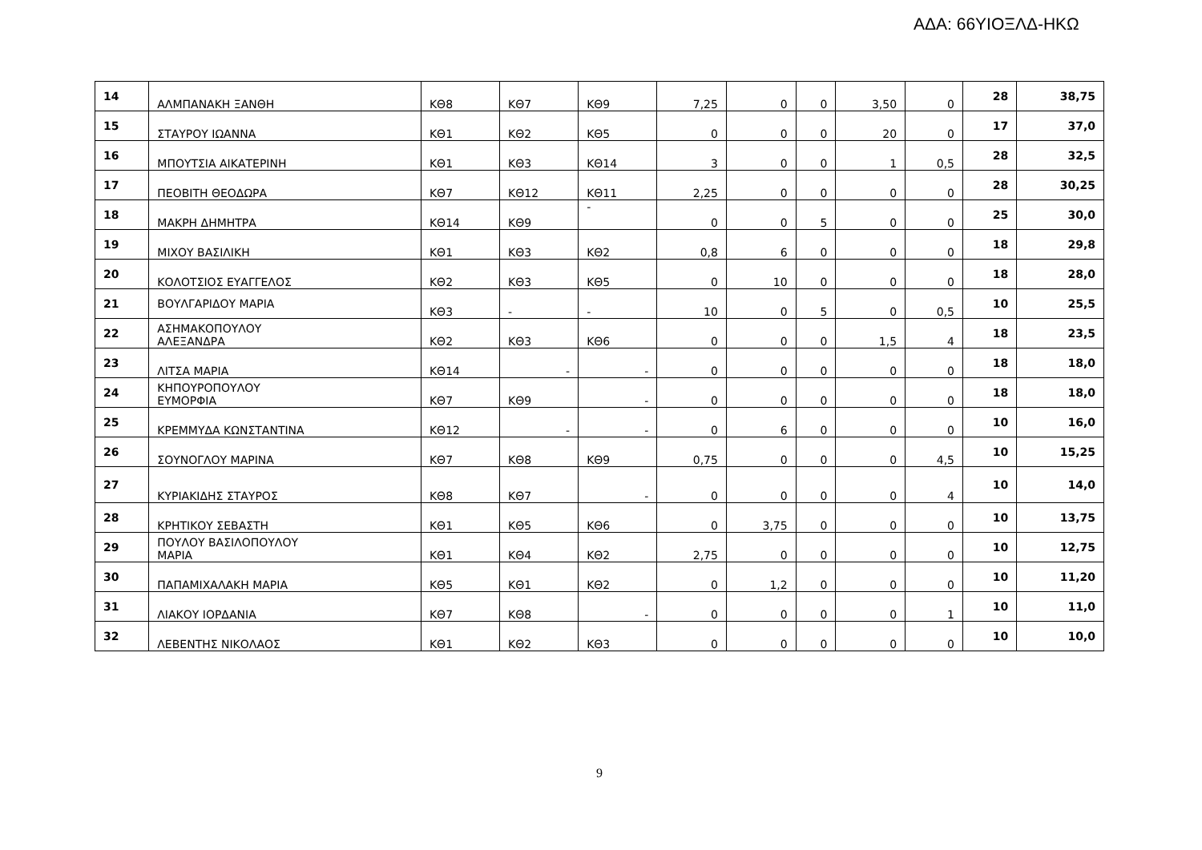ΑΔΑ: 66ΥΙΟΞΛΔ-ΗΚΩ
| 14 | ΑΛΜΠΑΝΑΚΗ ΞΑΝΘΗ | ΚΘ8 | ΚΘ7 | ΚΘ9 | 7,25 | 0 | 0 | 3,50 | 0 | 28 | 38,75 |
| 15 | ΣΤΑΥΡΟΥ ΙΩΑΝΝΑ | ΚΘ1 | ΚΘ2 | ΚΘ5 | 0 | 0 | 0 | 20 | 0 | 17 | 37,0 |
| 16 | ΜΠΟΥΤΣΙΑ ΑΙΚΑΤΕΡΙΝΗ | ΚΘ1 | ΚΘ3 | ΚΘ14 | 3 | 0 | 0 | 1 | 0,5 | 28 | 32,5 |
| 17 | ΠΕΟΒΙΤΗ ΘΕΟΔΩΡΑ | ΚΘ7 | ΚΘ12 | ΚΘ11 | 2,25 | 0 | 0 | 0 | 0 | 28 | 30,25 |
| 18 | ΜΑΚΡΗ ΔΗΜΗΤΡΑ | ΚΘ14 | ΚΘ9 | - | 0 | 0 | 5 | 0 | 0 | 25 | 30,0 |
| 19 | ΜΙΧΟΥ ΒΑΣΙΛΙΚΗ | ΚΘ1 | ΚΘ3 | ΚΘ2 | 0,8 | 6 | 0 | 0 | 0 | 18 | 29,8 |
| 20 | ΚΟΛΟΤΣΙΟΣ ΕΥΑΓΓΕΛΟΣ | ΚΘ2 | ΚΘ3 | ΚΘ5 | 0 | 10 | 0 | 0 | 0 | 18 | 28,0 |
| 21 | ΒΟΥΛΓΑΡΙΔΟΥ ΜΑΡΙΑ | ΚΘ3 | - | - | 10 | 0 | 5 | 0 | 0,5 | 10 | 25,5 |
| 22 | ΑΣΗΜΑΚΟΠΟΥΛΟΥ ΑΛΕΞΑΝΔΡΑ | ΚΘ2 | ΚΘ3 | ΚΘ6 | 0 | 0 | 0 | 1,5 | 4 | 18 | 23,5 |
| 23 | ΛΙΤΣΑ ΜΑΡΙΑ | ΚΘ14 | - | - | 0 | 0 | 0 | 0 | 0 | 18 | 18,0 |
| 24 | ΚΗΠΟΥΡΟΠΟΥΛΟΥ ΕΥΜΟΡΦΙΑ | ΚΘ7 | ΚΘ9 | - | 0 | 0 | 0 | 0 | 0 | 18 | 18,0 |
| 25 | ΚΡΕΜΜΥΔΑ ΚΩΝΣΤΑΝΤΙΝΑ | ΚΘ12 | - | - | 0 | 6 | 0 | 0 | 0 | 10 | 16,0 |
| 26 | ΣΟΥΝΟΓΛΟΥ ΜΑΡΙΝΑ | ΚΘ7 | ΚΘ8 | ΚΘ9 | 0,75 | 0 | 0 | 0 | 4,5 | 10 | 15,25 |
| 27 | ΚΥΡΙΑΚΙΔΗΣ ΣΤΑΥΡΟΣ | ΚΘ8 | ΚΘ7 | - | 0 | 0 | 0 | 0 | 4 | 10 | 14,0 |
| 28 | ΚΡΗΤΙΚΟΥ ΣΕΒΑΣΤΗ | ΚΘ1 | ΚΘ5 | ΚΘ6 | 0 | 3,75 | 0 | 0 | 0 | 10 | 13,75 |
| 29 | ΠΟΥΛΟΥ ΒΑΣΙΛΟΠΟΥΛΟΥ ΜΑΡΙΑ | ΚΘ1 | ΚΘ4 | ΚΘ2 | 2,75 | 0 | 0 | 0 | 0 | 10 | 12,75 |
| 30 | ΠΑΠΑΜΙΧΑΛΑΚΗ ΜΑΡΙΑ | ΚΘ5 | ΚΘ1 | ΚΘ2 | 0 | 1,2 | 0 | 0 | 0 | 10 | 11,20 |
| 31 | ΛΙΑΚΟΥ ΙΟΡΔΑΝΙΑ | ΚΘ7 | ΚΘ8 | - | 0 | 0 | 0 | 0 | 1 | 10 | 11,0 |
| 32 | ΛΕΒΕΝΤΗΣ ΝΙΚΟΛΑΟΣ | ΚΘ1 | ΚΘ2 | ΚΘ3 | 0 | 0 | 0 | 0 | 0 | 10 | 10,0 |
9